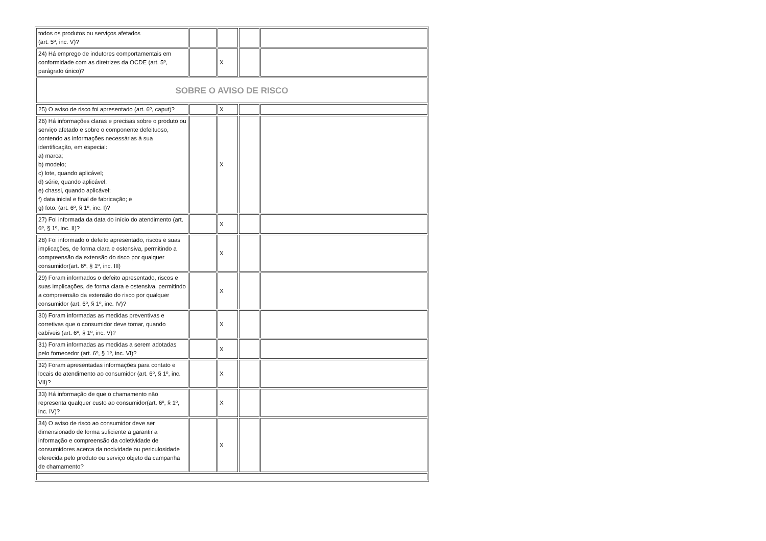| todos os produtos ou serviços afetados (art. 5º, inc. V)? | | | | |
| 24) Há emprego de indutores comportamentais em conformidade com as diretrizes da OCDE (art. 5º, parágrafo único)? | | X | | |
| SOBRE O AVISO DE RISCO | | | | |
| 25) O aviso de risco foi apresentado (art. 6º, caput)? | | X | | |
| 26) Há informações claras e precisas sobre o produto ou serviço afetado e sobre o componente defeituoso, contendo as informações necessárias à sua identificação, em especial: a) marca; b) modelo; c) lote, quando aplicável; d) série, quando aplicável; e) chassi, quando aplicável; f) data inicial e final de fabricação; e g) foto. (art. 6º, § 1º, inc. I)? | | X | | |
| 27) Foi informada da data do início do atendimento (art. 6º, § 1º, inc. II)? | | X | | |
| 28) Foi informado o defeito apresentado, riscos e suas implicações, de forma clara e ostensiva, permitindo a compreensão da extensão do risco por qualquer consumidor(art. 6º, § 1º, inc. III) | | X | | |
| 29) Foram informados o defeito apresentado, riscos e suas implicações, de forma clara e ostensiva, permitindo a compreensão da extensão do risco por qualquer consumidor (art. 6º, § 1º, inc. IV)? | | X | | |
| 30) Foram informadas as medidas preventivas e corretivas que o consumidor deve tomar, quando cabíveis (art. 6º, § 1º, inc. V)? | | X | | |
| 31) Foram informadas as medidas a serem adotadas pelo fornecedor (art. 6º, § 1º, inc. VI)? | | X | | |
| 32) Foram apresentadas informações para contato e locais de atendimento ao consumidor (art. 6º, § 1º, inc. VII)? | | X | | |
| 33) Há informação de que o chamamento não representa qualquer custo ao consumidor(art. 6º, § 1º, inc. IV)? | | X | | |
| 34) O aviso de risco ao consumidor deve ser dimensionado de forma suficiente a garantir a informação e compreensão da coletividade de consumidores acerca da nocividade ou periculosidade oferecida pelo produto ou serviço objeto da campanha de chamamento? | | X | | |